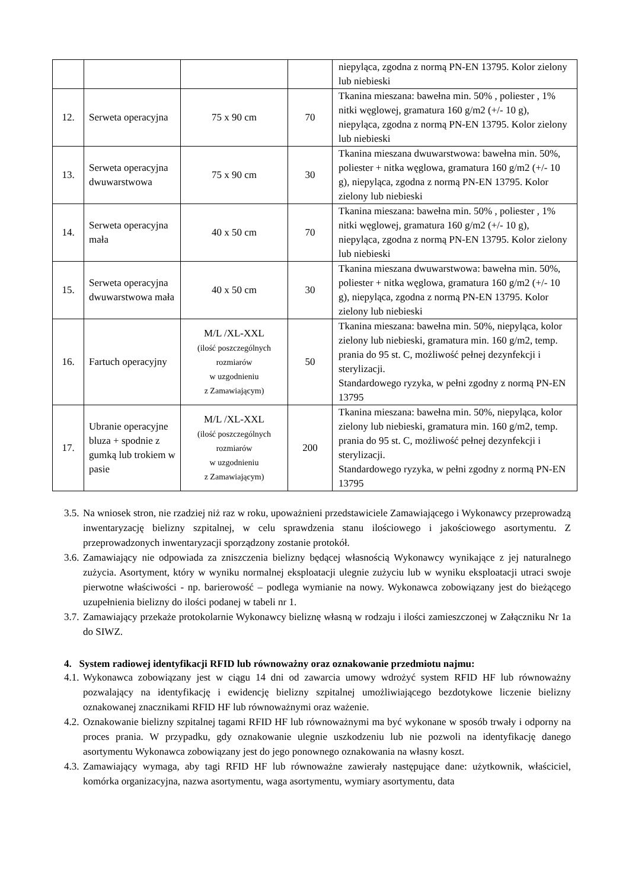| | | | | niepyląca, zgodna z normą PN-EN 13795. Kolor zielony lub niebieski |
| 12. | Serweta operacyjna | 75 x 90 cm | 70 | Tkanina mieszana: bawełna min. 50% , poliester , 1% nitki węglowej, gramatura 160 g/m2 (+/- 10 g), niepyląca, zgodna z normą PN-EN 13795. Kolor zielony lub niebieski |
| 13. | Serweta operacyjna dwuwarstwowa | 75 x 90 cm | 30 | Tkanina mieszana dwuwarstwowa: bawełna min. 50%, poliester + nitka węglowa, gramatura 160 g/m2 (+/- 10 g), niepyląca, zgodna z normą PN-EN 13795. Kolor zielony lub niebieski |
| 14. | Serweta operacyjna mała | 40 x 50 cm | 70 | Tkanina mieszana: bawełna min. 50% , poliester , 1% nitki węglowej, gramatura 160 g/m2 (+/- 10 g), niepyląca, zgodna z normą PN-EN 13795. Kolor zielony lub niebieski |
| 15. | Serweta operacyjna dwuwarstwowa mała | 40 x 50 cm | 30 | Tkanina mieszana dwuwarstwowa: bawełna min. 50%, poliester + nitka węglowa, gramatura 160 g/m2 (+/- 10 g), niepyląca, zgodna z normą PN-EN 13795. Kolor zielony lub niebieski |
| 16. | Fartuch operacyjny | M/L /XL-XXL (ilość poszczególnych rozmiarów w uzgodnieniu z Zamawiającym) | 50 | Tkanina mieszana: bawełna min. 50%, niepyląca, kolor zielony lub niebieski, gramatura min. 160 g/m2, temp. prania do 95 st. C, możliwość pełnej dezynfekcji i sterylizacji. Standardowego ryzyka, w pełni zgodny z normą PN-EN 13795 |
| 17. | Ubranie operacyjne bluza + spodnie z gumką lub trokiem w pasie | M/L /XL-XXL (ilość poszczególnych rozmiarów w uzgodnieniu z Zamawiającym) | 200 | Tkanina mieszana: bawełna min. 50%, niepyląca, kolor zielony lub niebieski, gramatura min. 160 g/m2, temp. prania do 95 st. C, możliwość pełnej dezynfekcji i sterylizacji. Standardowego ryzyka, w pełni zgodny z normą PN-EN 13795 |
3.5. Na wniosek stron, nie rzadziej niż raz w roku, upoważnieni przedstawiciele Zamawiającego i Wykonawcy przeprowadzą inwentaryzację bielizny szpitalnej, w celu sprawdzenia stanu ilościowego i jakościowego asortymentu. Z przeprowadzonych inwentaryzacji sporządzony zostanie protokół.
3.6. Zamawiający nie odpowiada za zniszczenia bielizny będącej własnością Wykonawcy wynikające z jej naturalnego zużycia. Asortyment, który w wyniku normalnej eksploatacji ulegnie zużyciu lub w wyniku eksploatacji utraci swoje pierwotne właściwości - np. barierowość – podlega wymianie na nowy. Wykonawca zobowiązany jest do bieżącego uzupełnienia bielizny do ilości podanej w tabeli nr 1.
3.7. Zamawiający przekaże protokolarnie Wykonawcy bieliznę własną w rodzaju i ilości zamieszczonej w Załączniku Nr 1a do SIWZ.
4. System radiowej identyfikacji RFID lub równoważny oraz oznakowanie przedmiotu najmu:
4.1. Wykonawca zobowiązany jest w ciągu 14 dni od zawarcia umowy wdrożyć system RFID HF lub równoważny pozwalający na identyfikację i ewidencję bielizny szpitalnej umożliwiającego bezdotykowe liczenie bielizny oznakowanej znacznikami RFID HF lub równoważnymi oraz ważenie.
4.2. Oznakowanie bielizny szpitalnej tagami RFID HF lub równoważnymi ma być wykonane w sposób trwały i odporny na proces prania. W przypadku, gdy oznakowanie ulegnie uszkodzeniu lub nie pozwoli na identyfikację danego asortymentu Wykonawca zobowiązany jest do jego ponownego oznakowania na własny koszt.
4.3. Zamawiający wymaga, aby tagi RFID HF lub równoważne zawierały następujące dane: użytkownik, właściciel, komórka organizacyjna, nazwa asortymentu, waga asortymentu, wymiary asortymentu, data